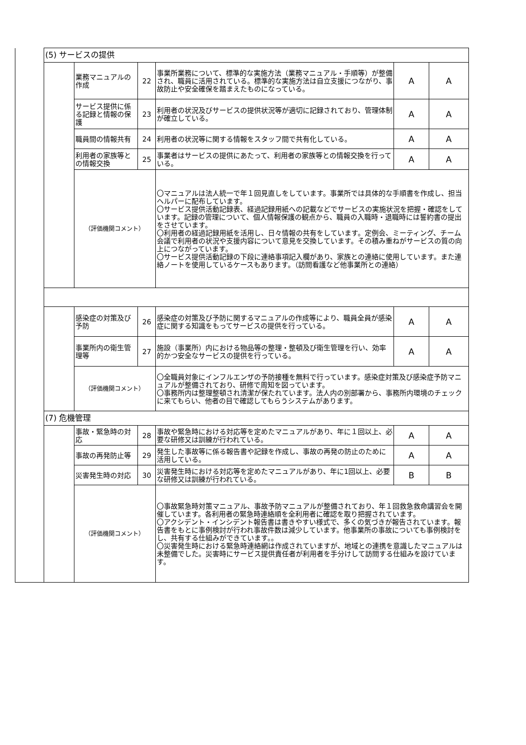| | (5) サービスの提供 | | | | | |
| | | 業務マニュアルの作成 | 22 | 事業所業務について、標準的な実施方法（業務マニュアル・手順等）が整備され、職員に活用されている。標準的な実施方法は自立支援につながり、事故防止や安全確保を踏まえたものになっている。 | A | A |
| | | サービス提供に係る記録と情報の保護 | 23 | 利用者の状況及びサービスの提供状況等が適切に記録されており、管理体制が確立している。 | A | A |
| | | 職員間の情報共有 | 24 | 利用者の状況等に関する情報をスタッフ間で共有化している。 | A | A |
| | | 利用者の家族等との情報交換 | 25 | 事業者はサービスの提供にあたって、利用者の家族等との情報交換を行っている。 | A | A |
| | | （評価機関コメント） | | 〇マニュアルは法人統一で年１回見直しをしています。事業所では具体的な手順書を作成し、担当ヘルパーに配布しています。 〇サービス提供活動記録表、経過記録用紙への記載などでサービスの実施状況を把握・確認をしています。記録の管理について、個人情報保護の観点から、職員の入職時・退職時には誓約書の提出をさせています。 〇利用者の経過記録用紙を活用し、日々情報の共有をしています。定例会、ミーティング、チーム会議で利用者の状況や支援内容について意見を交換しています。その積み重ねがサービスの質の向上につながっています。 〇サービス提供活動記録の下段に連絡事項記入欄があり、家族との連絡に使用しています。また連絡ノートを使用しているケースもあります。（訪問看護など他事業所との連絡） | | |
| | | 感染症の対策及び予防 | 26 | 感染症の対策及び予防に関するマニュアルの作成等により、職員全員が感染症に関する知識をもってサービスの提供を行っている。 | A | A |
| | | 事業所内の衛生管理等 | 27 | 施設（事業所）内における物品等の整理・整頓及び衛生管理を行い、効率的かつ安全なサービスの提供を行っている。 | A | A |
| | | （評価機関コメント） | | 〇全職員対象にインフルエンザの予防接種を無料で行っています。感染症対策及び感染症予防マニュアルが整備されており、研修で周知を図っています。 〇事務所内は整理整頓され清潔が保たれています。法人内の別部署から、事務所内環境のチェックに来てもらい、他者の目で確認してもらうシステムがあります。 | | |
| | (7) 危機管理 | | | | | |
| | | 事故・緊急時の対応 | 28 | 事故や緊急時における対応等を定めたマニュアルがあり、年に１回以上、必要な研修又は訓練が行われている。 | A | A |
| | | 事故の再発防止等 | 29 | 発生した事故等に係る報告書や記録を作成し、事故の再発の防止のために活用している。 | A | A |
| | | 災害発生時の対応 | 30 | 災害発生時における対応等を定めたマニュアルがあり、年に1回以上、必要な研修又は訓練が行われている。 | B | B |
| | | （評価機関コメント） | | 〇事故緊急時対策マニュアル、事故予防マニュアルが整備されており、年１回救急救命講習会を開催しています。各利用者の緊急時連絡順を全利用者に確認を取り把握されています。 〇アクシデント・インシデント報告書は書きやすい様式で、多くの気づきが報告されています。報告書をもとに事例検討が行われ事故件数は減少しています。他事業所の事故についても事例検討をし、共有する仕組みができています。。 〇災害発生時における緊急時連絡網は作成されていますが、地域との連携を意識したマニュアルは未整備でした。災害時にサービス提供責任者が利用者を手分けして訪問する仕組みを設けています。 | | |